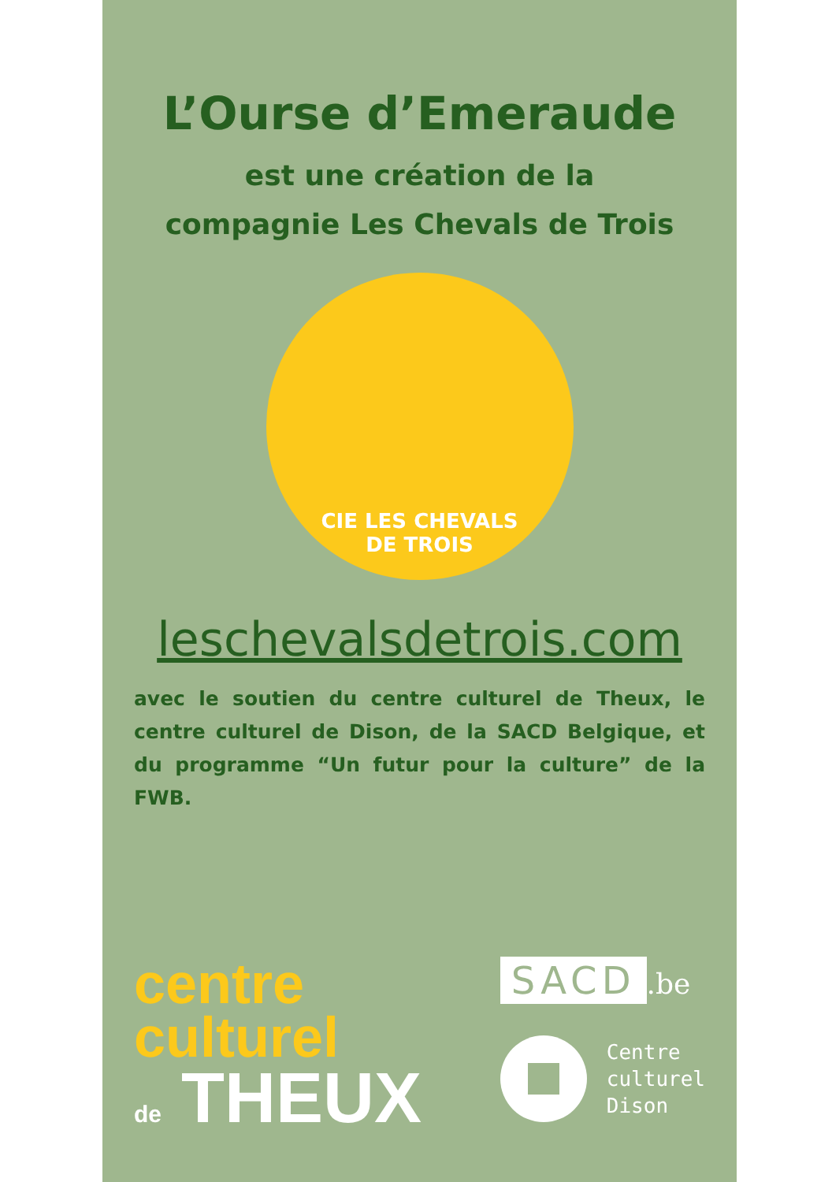L’Ourse d’Emeraude
est une création de la
compagnie Les Chevals de Trois
CIE LES CHEVALS
DE TROIS
leschevalsdetrois.com
avec le soutien du centre culturel de Theux, le centre culturel de Dison, de la SACD Belgique, et du programme “Un futur pour la culture” de la FWB.
centre
culturel
de THEUX
SACD.be
Centre
culturel
Dison